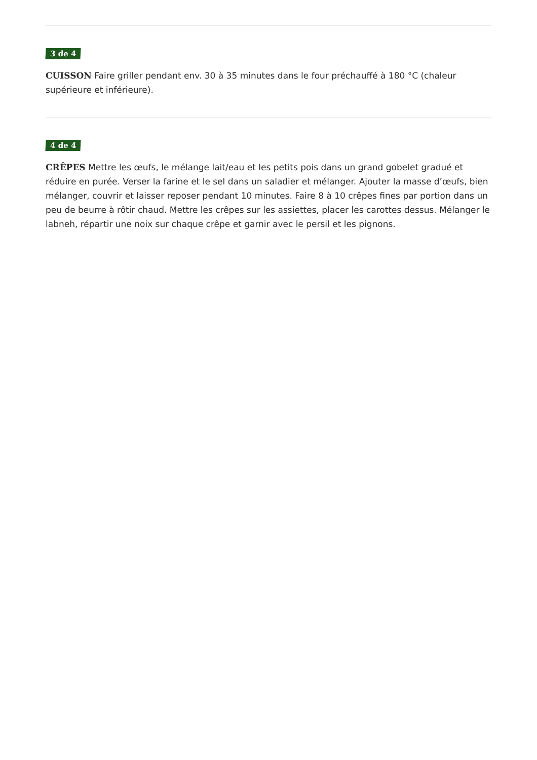3 de 4
CUISSON Faire griller pendant env. 30 à 35 minutes dans le four préchauffé à 180 °C (chaleur supérieure et inférieure).
4 de 4
CRÊPES Mettre les œufs, le mélange lait/eau et les petits pois dans un grand gobelet gradué et réduire en purée. Verser la farine et le sel dans un saladier et mélanger. Ajouter la masse d’œufs, bien mélanger, couvrir et laisser reposer pendant 10 minutes. Faire 8 à 10 crêpes fines par portion dans un peu de beurre à rôtir chaud. Mettre les crêpes sur les assiettes, placer les carottes dessus. Mélanger le labneh, répartir une noix sur chaque crêpe et garnir avec le persil et les pignons.